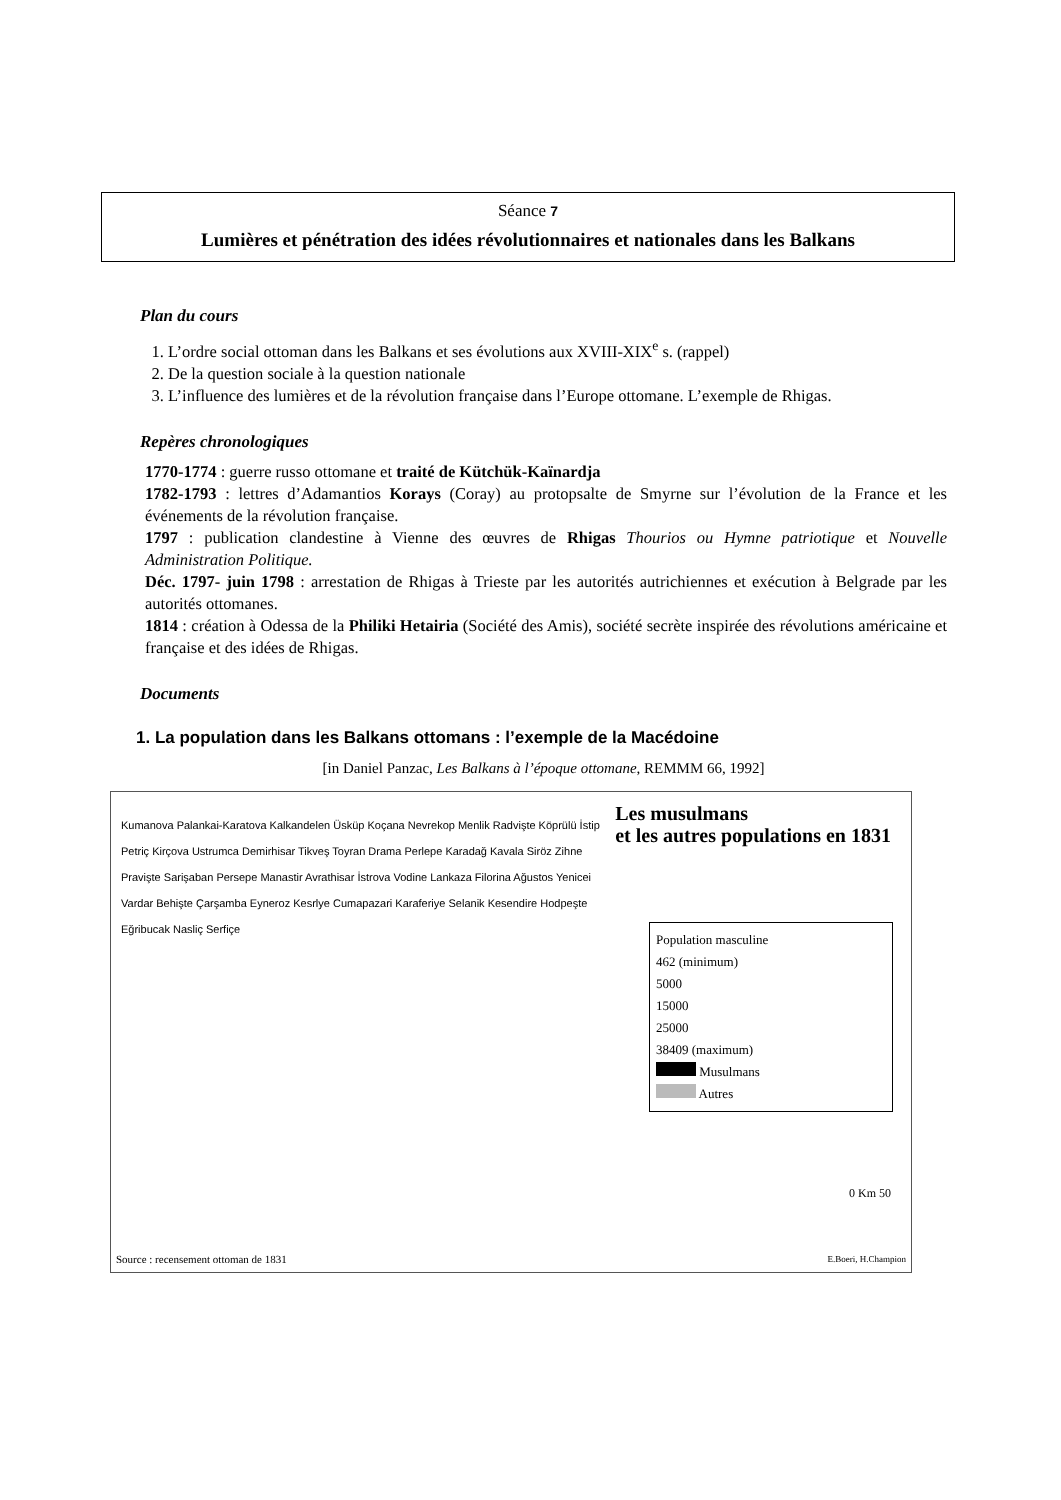Séance 7
Lumières et pénétration des idées révolutionnaires et nationales dans les Balkans
Plan du cours
1. L’ordre social ottoman dans les Balkans et ses évolutions aux XVIII-XIX<sup>e</sup> s. (rappel)
2. De la question sociale à la question nationale
3. L’influence des lumières et de la révolution française dans l’Europe ottomane. L’exemple de Rhigas.
Repères chronologiques
1770-1774 : guerre russo ottomane et traité de Kütchük-Kaïnardja
1782-1793 : lettres d’Adamantios Korays (Coray) au protopsalte de Smyrne sur l’évolution de la France et les événements de la révolution française.
1797 : publication clandestine à Vienne des œuvres de Rhigas Thourios ou Hymne patriotique et Nouvelle Administration Politique.
Déc. 1797- juin 1798 : arrestation de Rhigas à Trieste par les autorités autrichiennes et exécution à Belgrade par les autorités ottomanes.
1814 : création à Odessa de la Philiki Hetairia (Société des Amis), société secrète inspirée des révolutions américaine et française et des idées de Rhigas.
Documents
1. La population dans les Balkans ottomans : l’exemple de la Macédoine
[in Daniel Panzac, Les Balkans à l’époque ottomane, REMMM 66, 1992]
Les musulmans
et les autres populations en 1831
Kumanova Palankai-Karatova Kalkandelen Üsküp Koçana Nevrekop Menlik Radvişte Köprülü İstip Petriç Kirçova Ustrumca Demirhisar Tikveş Toyran Drama Perlepe Karadağ Kavala Siröz Zihne Pravişte Sarişaban Persepe Manastir Avrathisar İstrova Vodine Lankaza Filorina Ağustos Yenicei Vardar Behişte Çarşamba Eyneroz Kesrlye Cumapazari Karaferiye Selanik Kesendire Hodpeşte Eğribucak Nasliç Serfiçe
Population masculine
462 (minimum)
5000
15000
25000
38409 (maximum)
Musulmans
Autres
0 Km 50
Source : recensement ottoman de 1831
E.Boeri, H.Champion